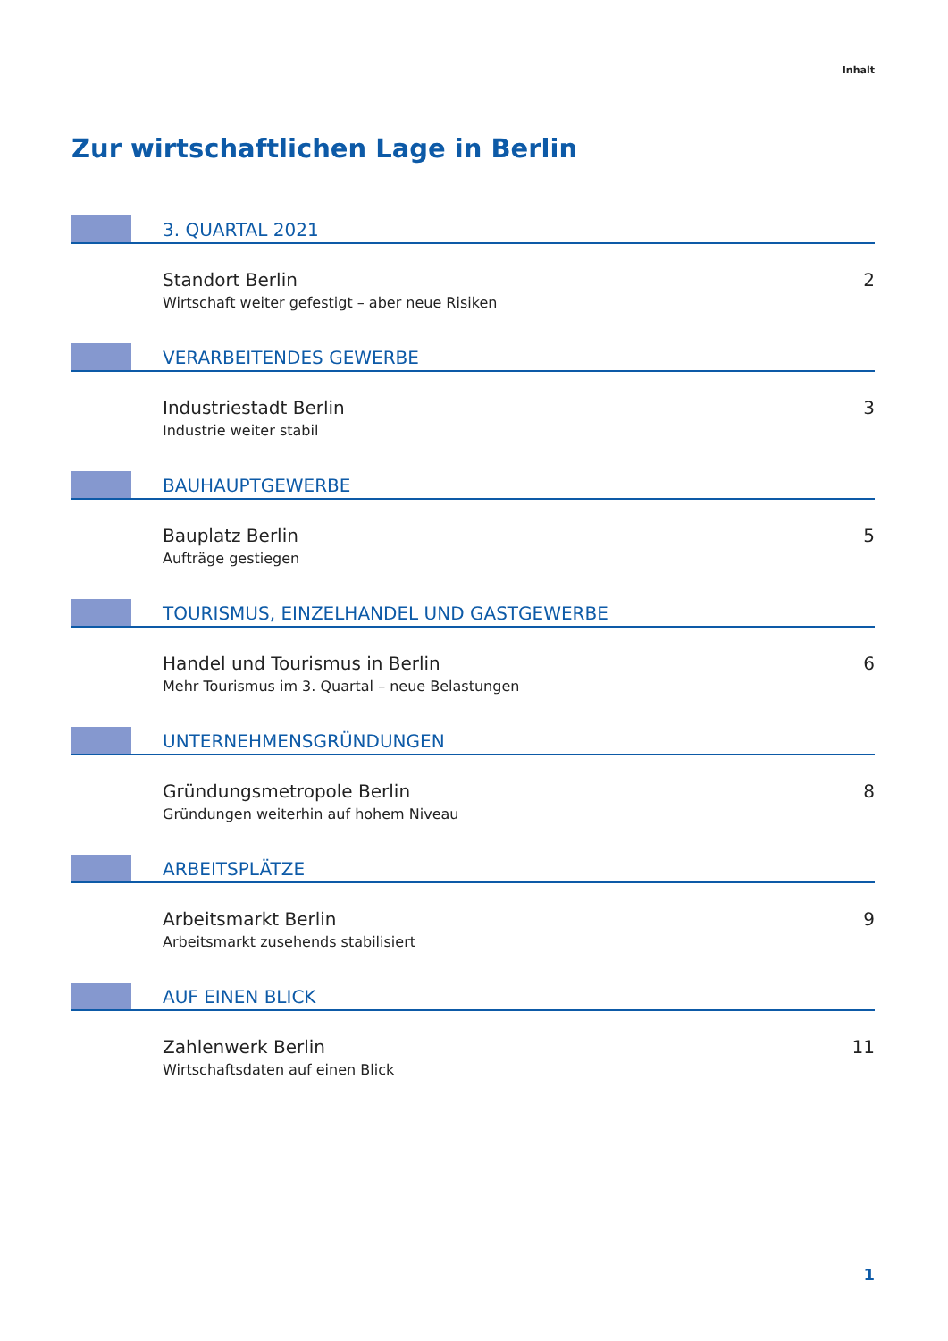Inhalt
Zur wirtschaftlichen Lage in Berlin
3. QUARTAL 2021
Standort Berlin
Wirtschaft weiter gefestigt – aber neue Risiken
2
VERARBEITENDES GEWERBE
Industriestadt Berlin
Industrie weiter stabil
3
BAUHAUPTGEWERBE
Bauplatz Berlin
Aufträge gestiegen
5
TOURISMUS, EINZELHANDEL UND GASTGEWERBE
Handel und Tourismus in Berlin
Mehr Tourismus im 3. Quartal – neue Belastungen
6
UNTERNEHMENSGRÜNDUNGEN
Gründungsmetropole Berlin
Gründungen weiterhin auf hohem Niveau
8
ARBEITSPLÄTZE
Arbeitsmarkt Berlin
Arbeitsmarkt zusehends stabilisiert
9
AUF EINEN BLICK
Zahlenwerk Berlin
Wirtschaftsdaten auf einen Blick
11
1